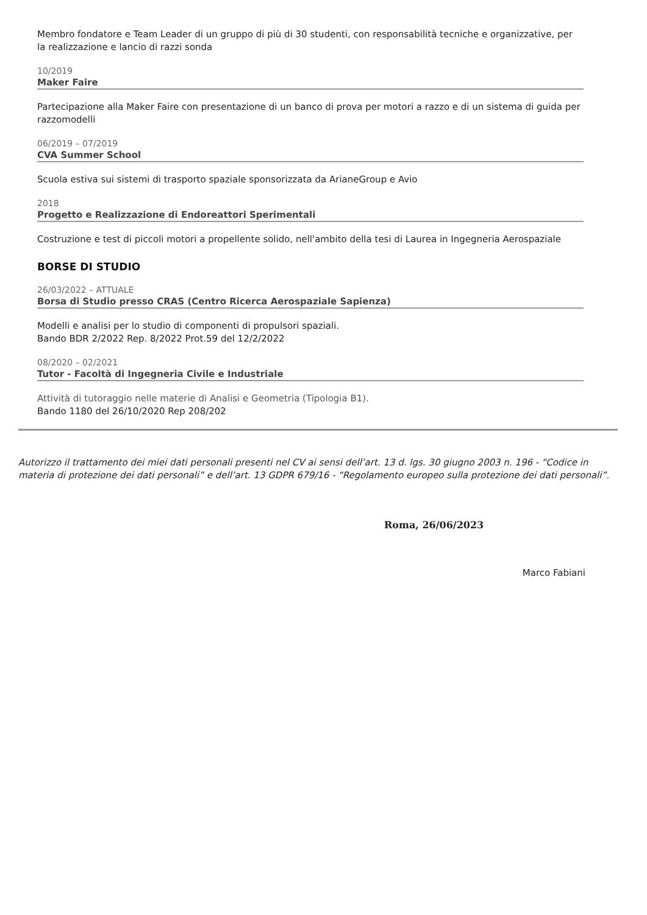Membro fondatore e Team Leader di un gruppo di più di 30 studenti, con responsabilità tecniche e organizzative, per la realizzazione e lancio di razzi sonda
10/2019
Maker Faire
Partecipazione alla Maker Faire con presentazione di un banco di prova per motori a razzo e di un sistema di guida per razzomodelli
06/2019 – 07/2019
CVA Summer School
Scuola estiva sui sistemi di trasporto spaziale sponsorizzata da ArianeGroup e Avio
2018
Progetto e Realizzazione di Endoreattori Sperimentali
Costruzione e test di piccoli motori a propellente solido, nell'ambito della tesi di Laurea in Ingegneria Aerospaziale
BORSE DI STUDIO
26/03/2022 – ATTUALE
Borsa di Studio presso CRAS (Centro Ricerca Aerospaziale Sapienza)
Modelli e analisi per lo studio di componenti di propulsori spaziali.
Bando BDR 2/2022 Rep. 8/2022 Prot.59 del 12/2/2022
08/2020 – 02/2021
Tutor - Facoltà di Ingegneria Civile e Industriale
Attività di tutoraggio nelle materie di Analisi e Geometria (Tipologia B1).
Bando 1180 del 26/10/2020 Rep 208/202
Autorizzo il trattamento dei miei dati personali presenti nel CV ai sensi dell’art. 13 d. lgs. 30 giugno 2003 n. 196 - “Codice in materia di protezione dei dati personali” e dell’art. 13 GDPR 679/16 - “Regolamento europeo sulla protezione dei dati personali”.
Roma, 26/06/2023
Marco Fabiani